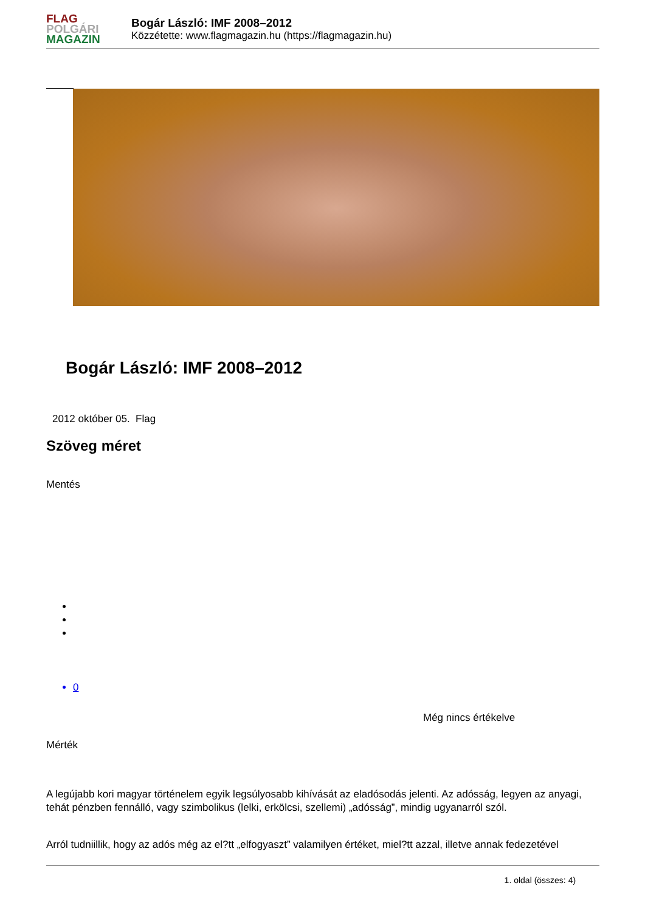FLAG
POLGÁRI
MAGAZIN
Bogár László: IMF 2008–2012
Közzétette: www.flagmagazin.hu (https://flagmagazin.hu)
Bogár László: IMF 2008–2012
2012 október 05. Flag
Szöveg méret
Mentés
0
Még nincs értékelve
Mérték
A legújabb kori magyar történelem egyik legsúlyosabb kihívását az eladósodás jelenti. Az adósság, legyen az anyagi, tehát pénzben fennálló, vagy szimbolikus (lelki, erkölcsi, szellemi) „adósság”, mindig ugyanarról szól.
Arról tudniillik, hogy az adós még az el?tt „elfogyaszt” valamilyen értéket, miel?tt azzal, illetve annak fedezetével
1. oldal (összes: 4)